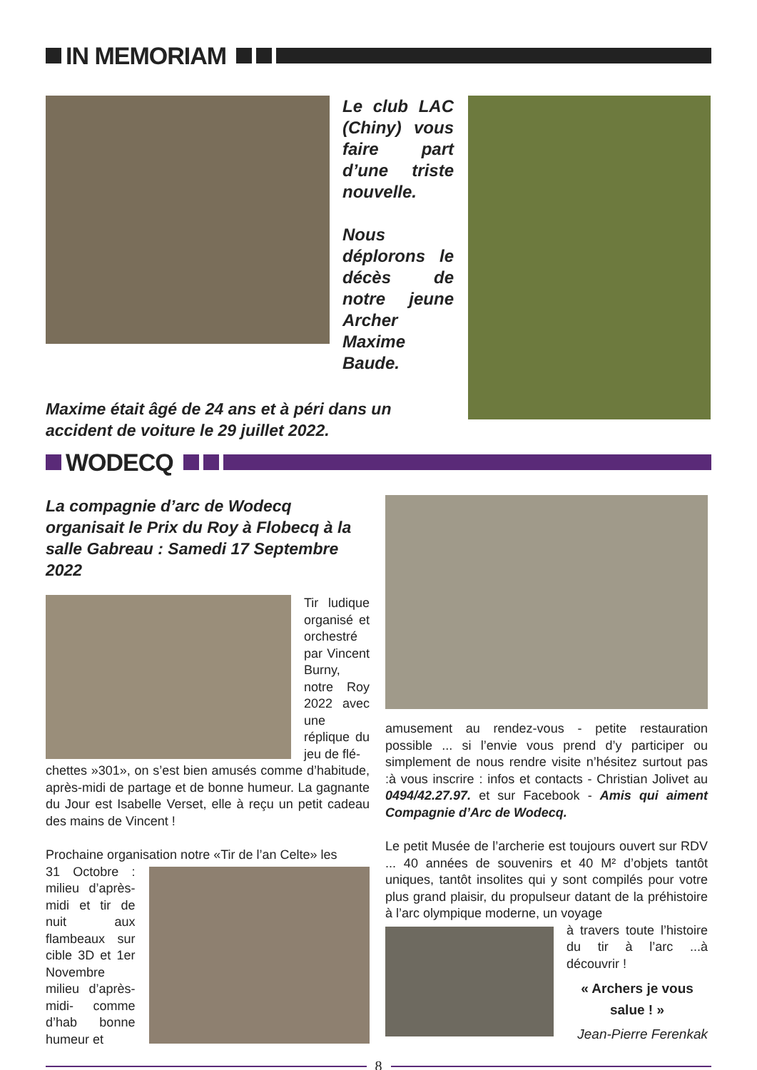IN MEMORIAM
Le club LAC (Chiny) vous faire part d’une triste nouvelle.
Nous déplorons le décès de notre jeune Archer Maxime Baude.
Maxime était âgé de 24 ans et à péri dans un accident de voiture le 29 juillet 2022.
WODECQ
La compagnie d’arc de Wodecq organisait le Prix du Roy à Flobecq à la salle Gabreau : Samedi 17 Septembre 2022
Tir ludique organisé et orchestré par Vincent Burny, notre Roy 2022 avec une réplique du jeu de flé-
chettes »301», on s’est bien amusés comme d’habitude, après-midi de partage et de bonne humeur. La gagnante du Jour est Isabelle Verset, elle à reçu un petit cadeau des mains de Vincent !
Prochaine organisation notre «Tir de l’an Celte» les
31 Octobre : milieu d’après-midi et tir de nuit aux flambeaux sur cible 3D et 1er Novembre milieu d’après-midi- comme d’hab bonne humeur et
amusement au rendez-vous - petite restauration possible ... si l’envie vous prend d’y participer ou simplement de nous rendre visite n’hésitez surtout pas :à vous inscrire : infos et contacts - Christian Jolivet au 0494/42.27.97. et sur Facebook - Amis qui aiment Compagnie d’Arc de Wodecq.
Le petit Musée de l’archerie est toujours ouvert sur RDV ... 40 années de souvenirs et 40 M² d’objets tantôt uniques, tantôt insolites qui y sont compilés pour votre plus grand plaisir, du propulseur datant de la préhistoire à l’arc olympique moderne, un voyage
à travers toute l’histoire du tir à l’arc ...à découvrir !
« Archers je vous salue ! »
Jean-Pierre Ferenkak
8